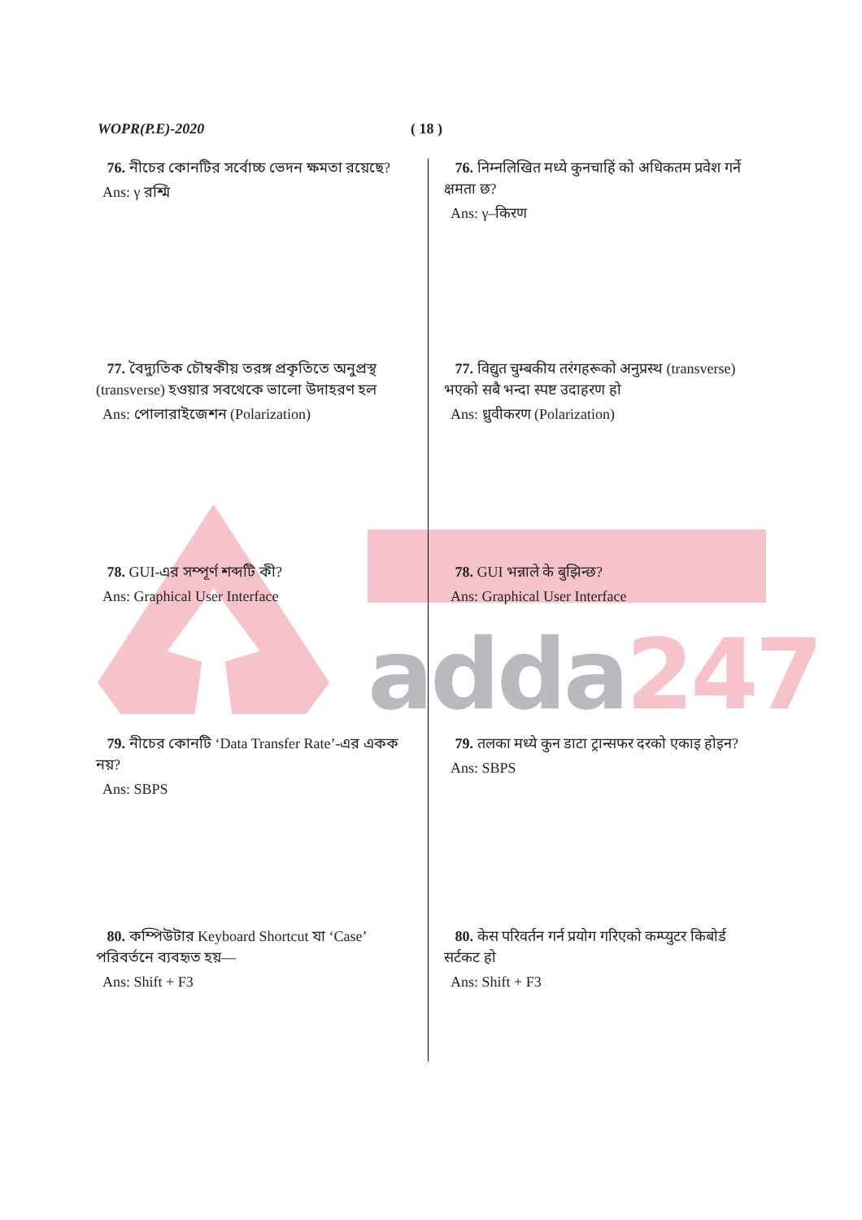adda247
WOPR(P.E)-2020 ( 18 )
76. নীচের কোনটির সর্বোচ্চ ভেদন ক্ষমতা রয়েছে?
Ans: γ রশ্মি
76. निम्नलिखित मध्ये कुनचाहिं को अधिकतम प्रवेश गर्ने क्षमता छ?
Ans: γ–किरण
77. বৈদ্যুতিক চৌম্বকীয় তরঙ্গ প্রকৃতিতে অনুপ্রস্থ (transverse) হওয়ার সবথেকে ভালো উদাহরণ হল
Ans: পোলারাইজেশন (Polarization)
77. विद्युत चुम्बकीय तरंगहरूको अनुप्रस्थ (transverse) भएको सबै भन्दा स्पष्ट उदाहरण हो
Ans: ध्रुवीकरण (Polarization)
78. GUI-এর সম্পূর্ণ শব্দটি কী?
Ans: Graphical User Interface
78. GUI भन्नाले के बुझिन्छ?
Ans: Graphical User Interface
79. নীচের কোনটি ‘Data Transfer Rate’-এর একক নয়?
Ans: SBPS
79. तलका मध्ये कुन डाटा ट्रान्सफर दरको एकाइ होइन?
Ans: SBPS
80. কম্পিউটার Keyboard Shortcut যা ‘Case’ পরিবর্তনে ব্যবহৃত হয়—
Ans: Shift + F3
80. केस परिवर्तन गर्न प्रयोग गरिएको कम्प्युटर किबोर्ड सर्टकट हो
Ans: Shift + F3